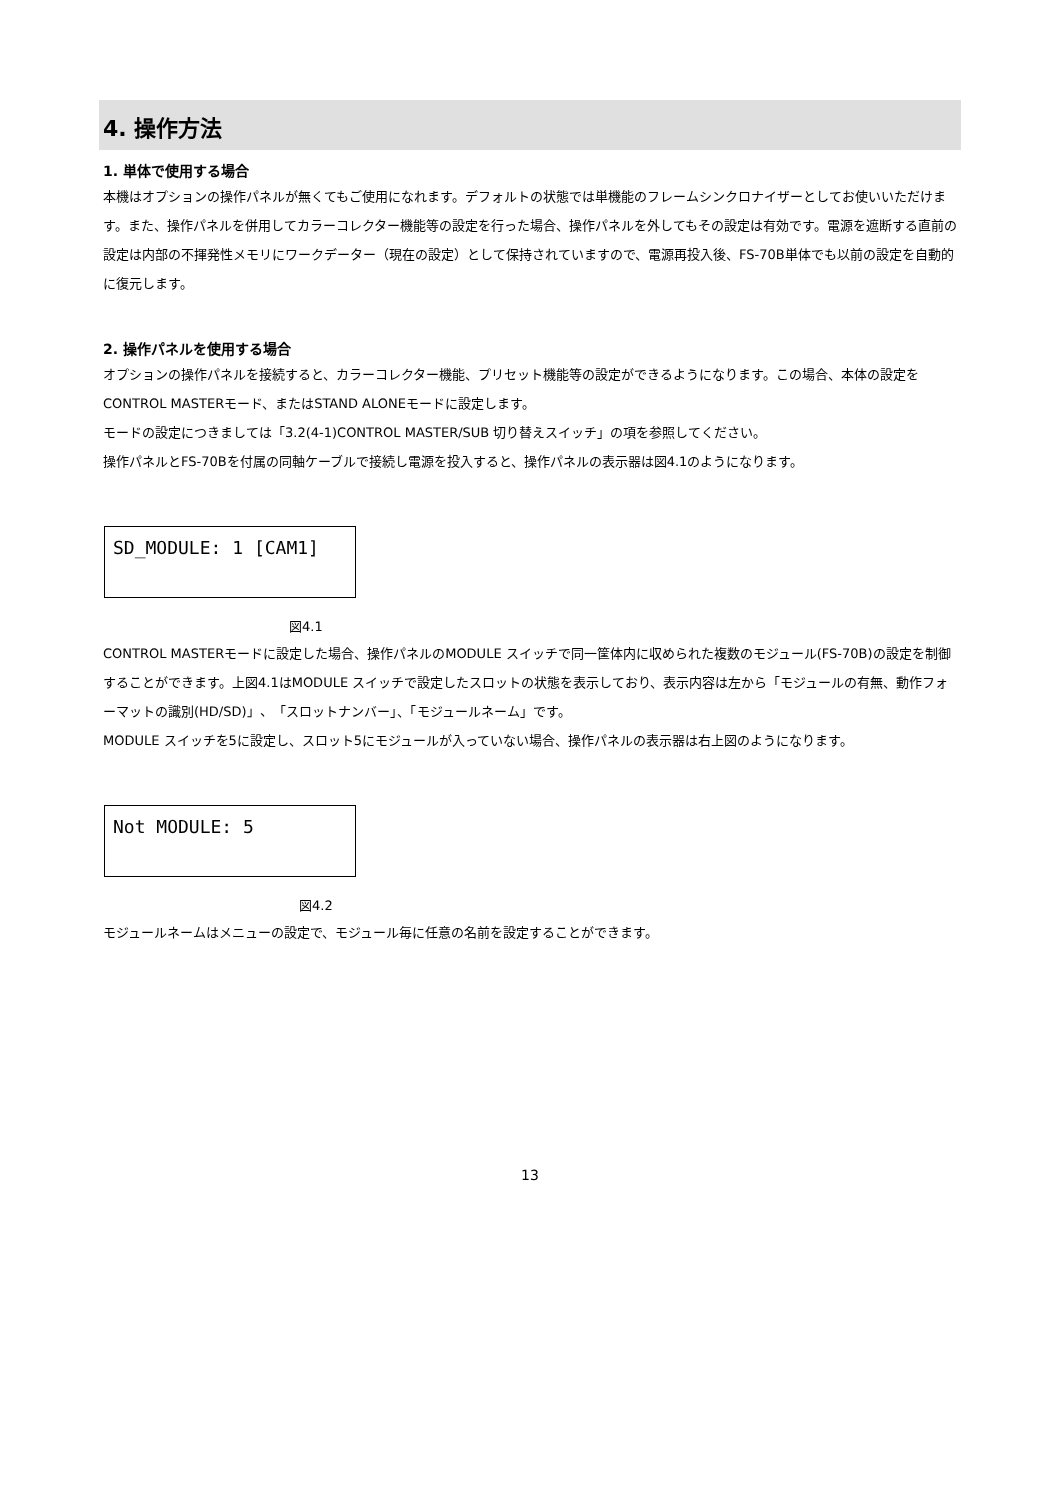4. 操作方法
1. 単体で使用する場合
本機はオプションの操作パネルが無くてもご使用になれます。デフォルトの状態では単機能のフレームシンクロナイザーとしてお使いいただけます。また、操作パネルを併用してカラーコレクター機能等の設定を行った場合、操作パネルを外してもその設定は有効です。電源を遮断する直前の設定は内部の不揮発性メモリにワークデーター（現在の設定）として保持されていますので、電源再投入後、FS-70B単体でも以前の設定を自動的に復元します。
2. 操作パネルを使用する場合
オプションの操作パネルを接続すると、カラーコレクター機能、プリセット機能等の設定ができるようになります。この場合、本体の設定をCONTROL MASTERモード、またはSTAND ALONEモードに設定します。
モードの設定につきましては「3.2(4-1)CONTROL MASTER/SUB 切り替えスイッチ」の項を参照してください。
操作パネルとFS-70Bを付属の同軸ケーブルで接続し電源を投入すると、操作パネルの表示器は図4.1のようになります。
SD_MODULE: 1 [CAM1]
図4.1
CONTROL MASTERモードに設定した場合、操作パネルのMODULE スイッチで同一筐体内に収められた複数のモジュール(FS-70B)の設定を制御することができます。上図4.1はMODULE スイッチで設定したスロットの状態を表示しており、表示内容は左から「モジュールの有無、動作フォーマットの識別(HD/SD)」、「スロットナンバー」、「モジュールネーム」です。
MODULE スイッチを5に設定し、スロット5にモジュールが入っていない場合、操作パネルの表示器は右上図のようになります。
Not MODULE: 5
図4.2
モジュールネームはメニューの設定で、モジュール毎に任意の名前を設定することができます。
13